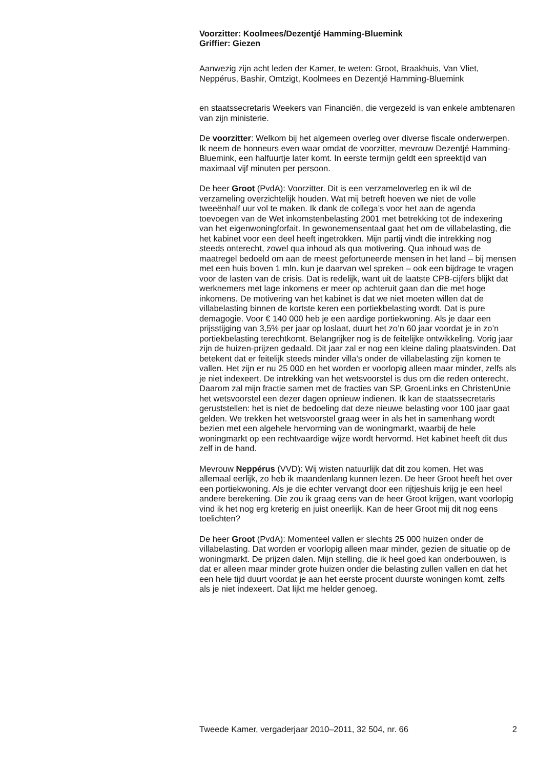Voorzitter: Koolmees/Dezentjé Hamming-Bluemink
Griffier: Giezen
Aanwezig zijn acht leden der Kamer, te weten: Groot, Braakhuis, Van Vliet, Neppérus, Bashir, Omtzigt, Koolmees en Dezentjé Hamming-Bluemink
en staatssecretaris Weekers van Financiën, die vergezeld is van enkele ambtenaren van zijn ministerie.
De voorzitter: Welkom bij het algemeen overleg over diverse fiscale onderwerpen. Ik neem de honneurs even waar omdat de voorzitter, mevrouw Dezentjé Hamming-Bluemink, een halfuurtje later komt. In eerste termijn geldt een spreektijd van maximaal vijf minuten per persoon.
De heer Groot (PvdA): Voorzitter. Dit is een verzameloverleg en ik wil de verzameling overzichtelijk houden. Wat mij betreft hoeven we niet de volle tweeënhalf uur vol te maken. Ik dank de collega’s voor het aan de agenda toevoegen van de Wet inkomstenbelasting 2001 met betrekking tot de indexering van het eigenwoningforfait. In gewonemensentaal gaat het om de villabelasting, die het kabinet voor een deel heeft ingetrokken. Mijn partij vindt die intrekking nog steeds onterecht, zowel qua inhoud als qua motivering. Qua inhoud was de maatregel bedoeld om aan de meest gefortuneerde mensen in het land – bij mensen met een huis boven 1 mln. kun je daarvan wel spreken – ook een bijdrage te vragen voor de lasten van de crisis. Dat is redelijk, want uit de laatste CPB-cijfers blijkt dat werknemers met lage inkomens er meer op achteruit gaan dan die met hoge inkomens. De motivering van het kabinet is dat we niet moeten willen dat de villabelasting binnen de kortste keren een portiekbelasting wordt. Dat is pure demagogie. Voor € 140 000 heb je een aardige portiekwoning. Als je daar een prijsstijging van 3,5% per jaar op loslaat, duurt het zo’n 60 jaar voordat je in zo’n portiekbelasting terechtkomt. Belangrijker nog is de feitelijke ontwikkeling. Vorig jaar zijn de huizen-prijzen gedaald. Dit jaar zal er nog een kleine daling plaatsvinden. Dat betekent dat er feitelijk steeds minder villa’s onder de villabelasting zijn komen te vallen. Het zijn er nu 25 000 en het worden er voorlopig alleen maar minder, zelfs als je niet indexeert. De intrekking van het wetsvoorstel is dus om die reden onterecht. Daarom zal mijn fractie samen met de fracties van SP, GroenLinks en ChristenUnie het wetsvoorstel een dezer dagen opnieuw indienen. Ik kan de staatssecretaris geruststellen: het is niet de bedoeling dat deze nieuwe belasting voor 100 jaar gaat gelden. We trekken het wetsvoorstel graag weer in als het in samenhang wordt bezien met een algehele hervorming van de woningmarkt, waarbij de hele woningmarkt op een rechtvaardige wijze wordt hervormd. Het kabinet heeft dit dus zelf in de hand.
Mevrouw Neppérus (VVD): Wij wisten natuurlijk dat dit zou komen. Het was allemaal eerlijk, zo heb ik maandenlang kunnen lezen. De heer Groot heeft het over een portiekwoning. Als je die echter vervangt door een rijtjeshuis krijg je een heel andere berekening. Die zou ik graag eens van de heer Groot krijgen, want voorlopig vind ik het nog erg kreterig en juist oneerlijk. Kan de heer Groot mij dit nog eens toelichten?
De heer Groot (PvdA): Momenteel vallen er slechts 25 000 huizen onder de villabelasting. Dat worden er voorlopig alleen maar minder, gezien de situatie op de woningmarkt. De prijzen dalen. Mijn stelling, die ik heel goed kan onderbouwen, is dat er alleen maar minder grote huizen onder die belasting zullen vallen en dat het een hele tijd duurt voordat je aan het eerste procent duurste woningen komt, zelfs als je niet indexeert. Dat lijkt me helder genoeg.
Tweede Kamer, vergaderjaar 2010–2011, 32 504, nr. 66 2